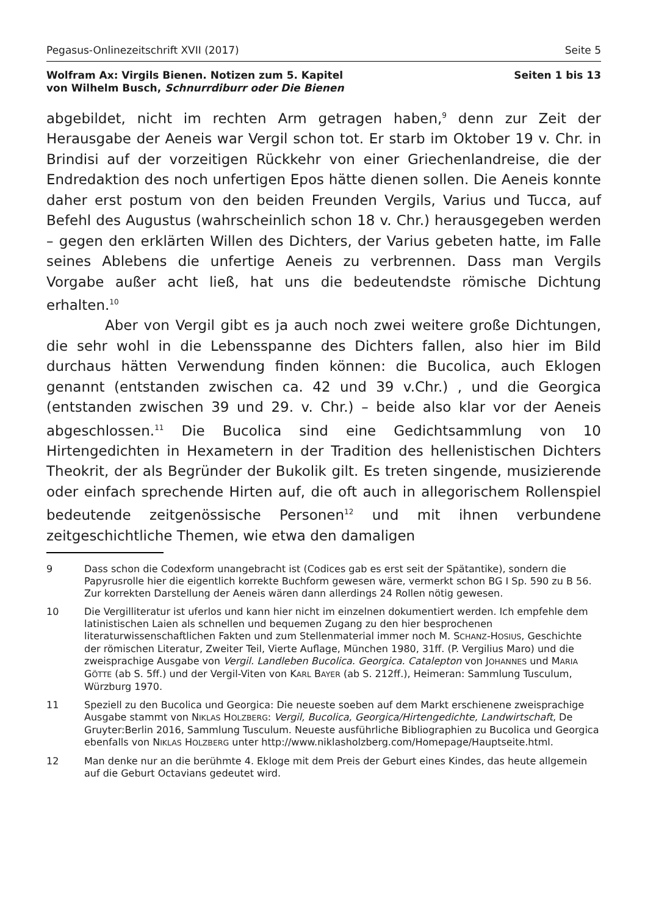Pegasus-Onlinezeitschrift XVII (2017) Seite 5
Wolfram Ax: Virgils Bienen. Notizen zum 5. Kapitel
von Wilhelm Busch, Schnurrdiburr oder Die Bienen Seiten 1 bis 13
abgebildet, nicht im rechten Arm getragen haben,<sup>9</sup> denn zur Zeit der Herausgabe der Aeneis war Vergil schon tot. Er starb im Oktober 19 v. Chr. in Brindisi auf der vorzeitigen Rückkehr von einer Griechenlandreise, die der Endredaktion des noch unfertigen Epos hätte dienen sollen. Die Aeneis konnte daher erst postum von den beiden Freunden Vergils, Varius und Tucca, auf Befehl des Augustus (wahrscheinlich schon 18 v. Chr.) herausgegeben werden – gegen den erklärten Willen des Dichters, der Varius gebeten hatte, im Falle seines Ablebens die unfertige Aeneis zu verbrennen. Dass man Vergils Vorgabe außer acht ließ, hat uns die bedeutendste römische Dichtung erhalten.<sup>10</sup>
Aber von Vergil gibt es ja auch noch zwei weitere große Dichtungen, die sehr wohl in die Lebensspanne des Dichters fallen, also hier im Bild durchaus hätten Verwendung finden können: die Bucolica, auch Eklogen genannt (entstanden zwischen ca. 42 und 39 v.Chr.) , und die Georgica (entstanden zwischen 39 und 29. v. Chr.) – beide also klar vor der Aeneis abgeschlossen.<sup>11</sup> Die Bucolica sind eine Gedichtsammlung von 10 Hirtengedichten in Hexametern in der Tradition des hellenistischen Dichters Theokrit, der als Begründer der Bukolik gilt. Es treten singende, musizierende oder einfach sprechende Hirten auf, die oft auch in allegorischem Rollenspiel bedeutende zeitgenössische Personen<sup>12</sup> und mit ihnen verbundene zeitgeschichtliche Themen, wie etwa den damaligen
9 Dass schon die Codexform unangebracht ist (Codices gab es erst seit der Spätantike), sondern die Papyrusrolle hier die eigentlich korrekte Buchform gewesen wäre, vermerkt schon BG I Sp. 590 zu B 56. Zur korrekten Darstellung der Aeneis wären dann allerdings 24 Rollen nötig gewesen.
10 Die Vergilliteratur ist uferlos und kann hier nicht im einzelnen dokumentiert werden. Ich empfehle dem latinistischen Laien als schnellen und bequemen Zugang zu den hier besprochenen literaturwissenschaftlichen Fakten und zum Stellenmaterial immer noch M. SCHANZ-HOSIUS, Geschichte der römischen Literatur, Zweiter Teil, Vierte Auflage, München 1980, 31ff. (P. Vergilius Maro) und die zweisprachige Ausgabe von Vergil. Landleben Bucolica. Georgica. Catalepton von JOHANNES und MARIA GÖTTE (ab S. 5ff.) und der Vergil-Viten von KARL BAYER (ab S. 212ff.), Heimeran: Sammlung Tusculum, Würzburg 1970.
11 Speziell zu den Bucolica und Georgica: Die neueste soeben auf dem Markt erschienene zweisprachige Ausgabe stammt von NIKLAS HOLZBERG: Vergil, Bucolica, Georgica/Hirtengedichte, Landwirtschaft, De Gruyter:Berlin 2016, Sammlung Tusculum. Neueste ausführliche Bibliographien zu Bucolica und Georgica ebenfalls von NIKLAS HOLZBERG unter http://www.niklasholzberg.com/Homepage/Hauptseite.html.
12 Man denke nur an die berühmte 4. Ekloge mit dem Preis der Geburt eines Kindes, das heute allgemein auf die Geburt Octavians gedeutet wird.